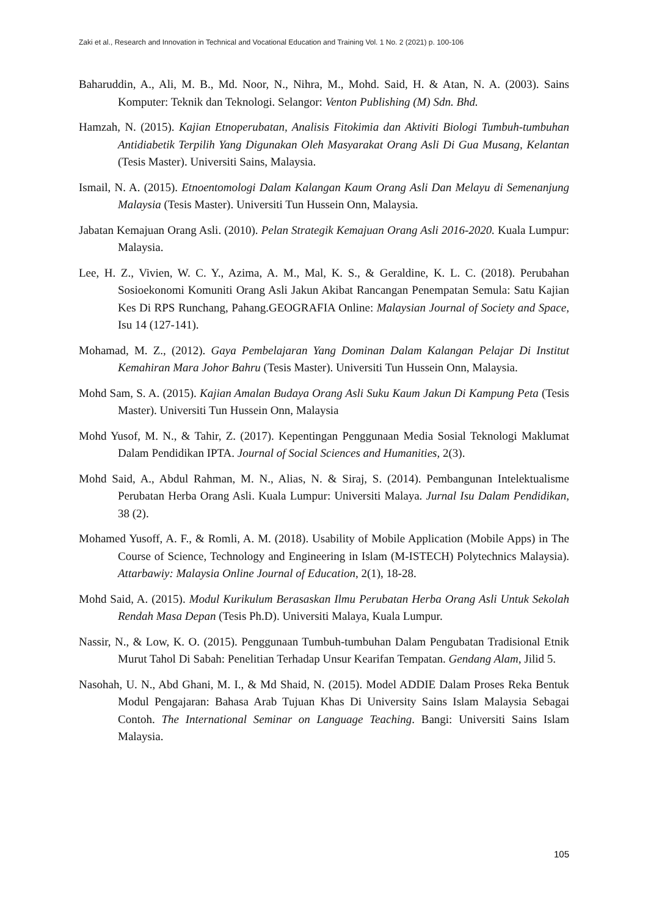Zaki et al., Research and Innovation in Technical and Vocational Education and Training Vol. 1 No. 2 (2021) p. 100-106
Baharuddin, A., Ali, M. B., Md. Noor, N., Nihra, M., Mohd. Said, H. & Atan, N. A. (2003). Sains Komputer: Teknik dan Teknologi. Selangor: Venton Publishing (M) Sdn. Bhd.
Hamzah, N. (2015). Kajian Etnoperubatan, Analisis Fitokimia dan Aktiviti Biologi Tumbuh-tumbuhan Antidiabetik Terpilih Yang Digunakan Oleh Masyarakat Orang Asli Di Gua Musang, Kelantan (Tesis Master). Universiti Sains, Malaysia.
Ismail, N. A. (2015). Etnoentomologi Dalam Kalangan Kaum Orang Asli Dan Melayu di Semenanjung Malaysia (Tesis Master). Universiti Tun Hussein Onn, Malaysia.
Jabatan Kemajuan Orang Asli. (2010). Pelan Strategik Kemajuan Orang Asli 2016-2020. Kuala Lumpur: Malaysia.
Lee, H. Z., Vivien, W. C. Y., Azima, A. M., Mal, K. S., & Geraldine, K. L. C. (2018). Perubahan Sosioekonomi Komuniti Orang Asli Jakun Akibat Rancangan Penempatan Semula: Satu Kajian Kes Di RPS Runchang, Pahang.GEOGRAFIA Online: Malaysian Journal of Society and Space, Isu 14 (127-141).
Mohamad, M. Z., (2012). Gaya Pembelajaran Yang Dominan Dalam Kalangan Pelajar Di Institut Kemahiran Mara Johor Bahru (Tesis Master). Universiti Tun Hussein Onn, Malaysia.
Mohd Sam, S. A. (2015). Kajian Amalan Budaya Orang Asli Suku Kaum Jakun Di Kampung Peta (Tesis Master). Universiti Tun Hussein Onn, Malaysia
Mohd Yusof, M. N., & Tahir, Z. (2017). Kepentingan Penggunaan Media Sosial Teknologi Maklumat Dalam Pendidikan IPTA. Journal of Social Sciences and Humanities, 2(3).
Mohd Said, A., Abdul Rahman, M. N., Alias, N. & Siraj, S. (2014). Pembangunan Intelektualisme Perubatan Herba Orang Asli. Kuala Lumpur: Universiti Malaya. Jurnal Isu Dalam Pendidikan, 38 (2).
Mohamed Yusoff, A. F., & Romli, A. M. (2018). Usability of Mobile Application (Mobile Apps) in The Course of Science, Technology and Engineering in Islam (M-ISTECH) Polytechnics Malaysia). Attarbawiy: Malaysia Online Journal of Education, 2(1), 18-28.
Mohd Said, A. (2015). Modul Kurikulum Berasaskan Ilmu Perubatan Herba Orang Asli Untuk Sekolah Rendah Masa Depan (Tesis Ph.D). Universiti Malaya, Kuala Lumpur.
Nassir, N., & Low, K. O. (2015). Penggunaan Tumbuh-tumbuhan Dalam Pengubatan Tradisional Etnik Murut Tahol Di Sabah: Penelitian Terhadap Unsur Kearifan Tempatan. Gendang Alam, Jilid 5.
Nasohah, U. N., Abd Ghani, M. I., & Md Shaid, N. (2015). Model ADDIE Dalam Proses Reka Bentuk Modul Pengajaran: Bahasa Arab Tujuan Khas Di University Sains Islam Malaysia Sebagai Contoh. The International Seminar on Language Teaching. Bangi: Universiti Sains Islam Malaysia.
105